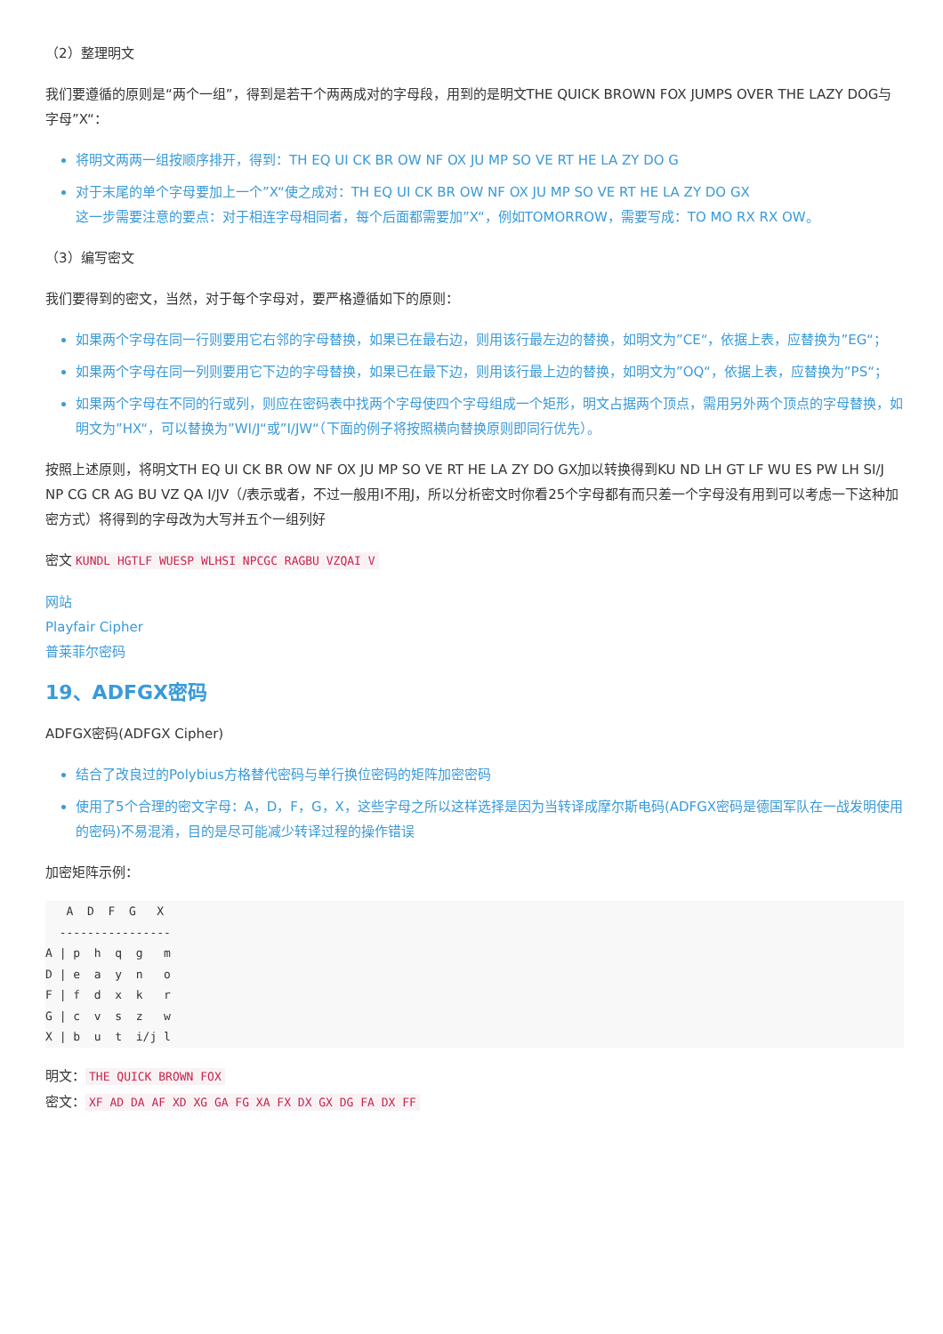（2）整理明文
我们要遵循的原则是“两个一组”，得到是若干个两两成对的字母段，用到的是明文THE QUICK BROWN FOX JUMPS OVER THE LAZY DOG与字母”X“：
将明文两两一组按顺序排开，得到：TH EQ UI CK BR OW NF OX JU MP SO VE RT HE LA ZY DO G
对于末尾的单个字母要加上一个”X“使之成对：TH EQ UI CK BR OW NF OX JU MP SO VE RT HE LA ZY DO GX
这一步需要注意的要点：对于相连字母相同者，每个后面都需要加”X“，例如TOMORROW，需要写成：TO MO RX RX OW。
（3）编写密文
我们要得到的密文，当然，对于每个字母对，要严格遵循如下的原则：
如果两个字母在同一行则要用它右邻的字母替换，如果已在最右边，则用该行最左边的替换，如明文为”CE“，依据上表，应替换为”EG“；
如果两个字母在同一列则要用它下边的字母替换，如果已在最下边，则用该行最上边的替换，如明文为”OQ“，依据上表，应替换为”PS“；
如果两个字母在不同的行或列，则应在密码表中找两个字母使四个字母组成一个矩形，明文占据两个顶点，需用另外两个顶点的字母替换，如明文为”HX“，可以替换为”WI/J“或”I/JW“（下面的例子将按照横向替换原则即同行优先）。
按照上述原则，将明文TH EQ UI CK BR OW NF OX JU MP SO VE RT HE LA ZY DO GX加以转换得到KU ND LH GT LF WU ES PW LH SI/J NP CG CR AG BU VZ QA I/JV（/表示或者，不过一般用I不用J，所以分析密文时你看25个字母都有而只差一个字母没有用到可以考虑一下这种加密方式）将得到的字母改为大写并五个一组列好
密文 KUNDL HGTLF WUESP WLHSI NPCGC RAGBU VZQAI V
网站
Playfair Cipher
普莱菲尔密码
19、ADFGX密码
ADFGX密码(ADFGX Cipher)
结合了改良过的Polybius方格替代密码与单行换位密码的矩阵加密密码
使用了5个合理的密文字母：A，D，F，G，X，这些字母之所以这样选择是因为当转译成摩尔斯电码(ADFGX密码是德国军队在一战发明使用的密码)不易混淆，目的是尽可能减少转译过程的操作错误
加密矩阵示例：
   A  D  F  G   X
  ----------------
A | p  h  q  g   m
D | e  a  y  n   o
F | f  d  x  k   r
G | c  v  s  z   w
X | b  u  t  i/j l
明文： THE QUICK BROWN FOX
密文： XF AD DA AF XD XG GA FG XA FX DX GX DG FA DX FF